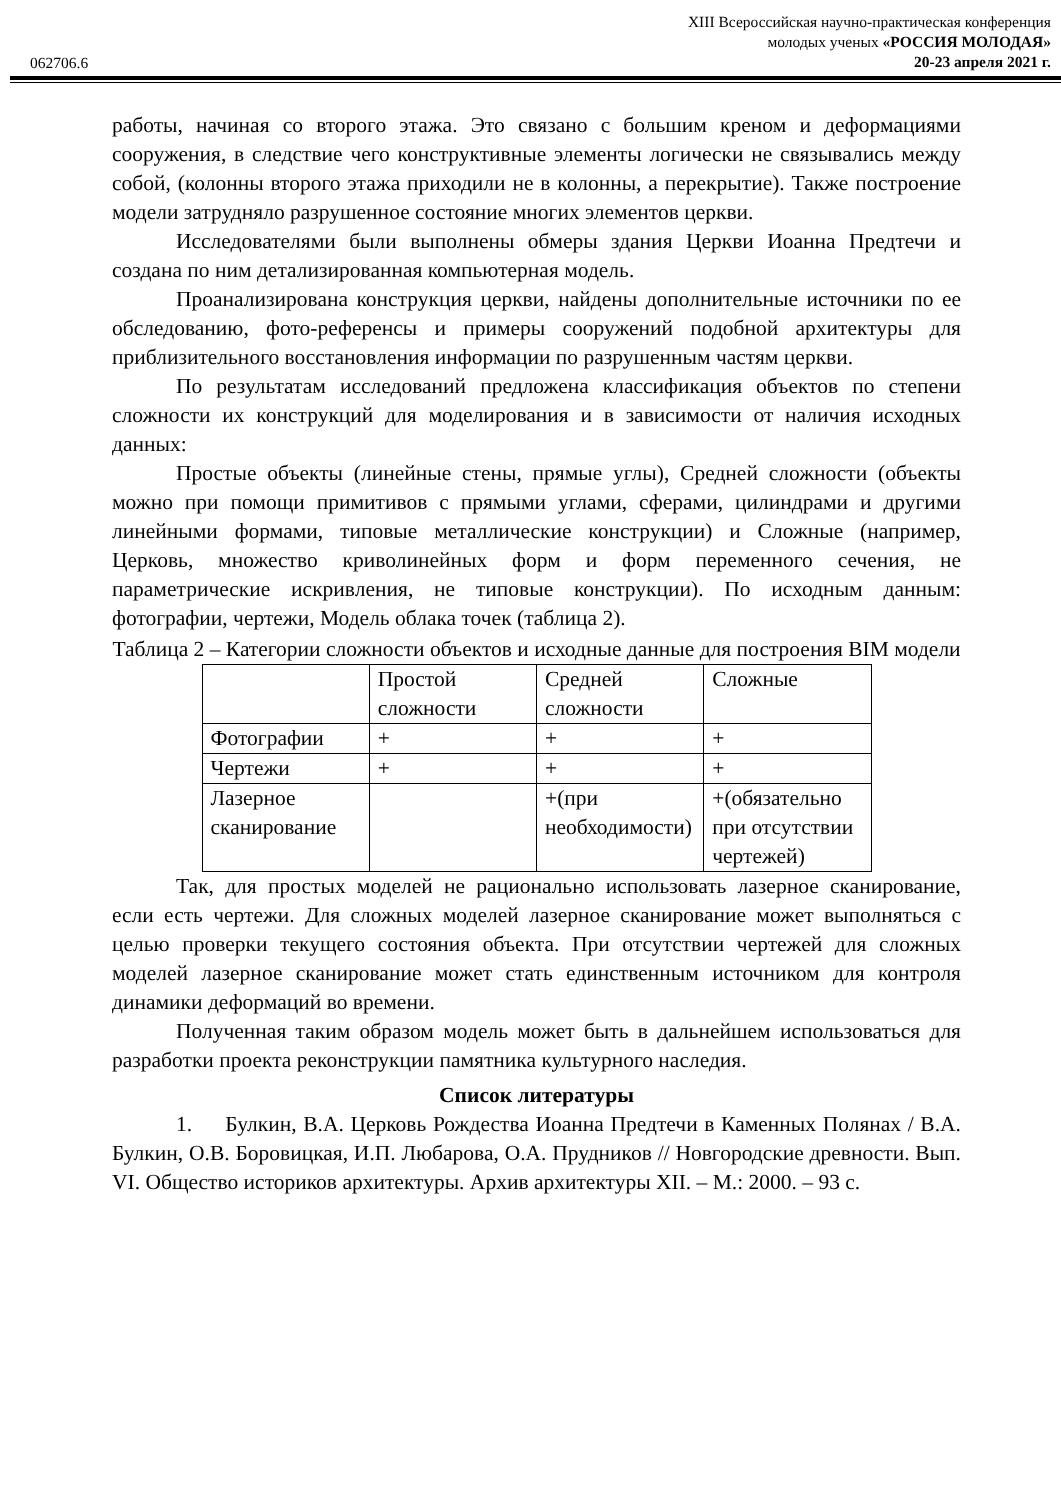062706.6
XIII Всероссийская научно-практическая конференция
молодых ученых «РОССИЯ МОЛОДАЯ»
20-23 апреля 2021 г.
работы, начиная со второго этажа. Это связано с большим креном и деформациями сооружения, в следствие чего конструктивные элементы логически не связывались между собой, (колонны второго этажа приходили не в колонны, а перекрытие). Также построение модели затрудняло разрушенное состояние многих элементов церкви.
Исследователями были выполнены обмеры здания Церкви Иоанна Предтечи и создана по ним детализированная компьютерная модель.
Проанализирована конструкция церкви, найдены дополнительные источники по ее обследованию, фото-референсы и примеры сооружений подобной архитектуры для приблизительного восстановления информации по разрушенным частям церкви.
По результатам исследований предложена классификация объектов по степени сложности их конструкций для моделирования и в зависимости от наличия исходных данных:
Простые объекты (линейные стены, прямые углы), Средней сложности (объекты можно при помощи примитивов с прямыми углами, сферами, цилиндрами и другими линейными формами, типовые металлические конструкции) и Сложные (например, Церковь, множество криволинейных форм и форм переменного сечения, не параметрические искривления, не типовые конструкции). По исходным данным: фотографии, чертежи, Модель облака точек (таблица 2).
Таблица 2 – Категории сложности объектов и исходные данные для построения BIM модели
| | Простой сложности | Средней сложности | Сложные |
| Фотографии | + | + | + |
| Чертежи | + | + | + |
| Лазерное сканирование | | +(при необходимости) | +(обязательно при отсутствии чертежей) |
Так, для простых моделей не рационально использовать лазерное сканирование, если есть чертежи. Для сложных моделей лазерное сканирование может выполняться с целью проверки текущего состояния объекта. При отсутствии чертежей для сложных моделей лазерное сканирование может стать единственным источником для контроля динамики деформаций во времени.
Полученная таким образом модель может быть в дальнейшем использоваться для разработки проекта реконструкции памятника культурного наследия.
Список литературы
1. Булкин, В.А. Церковь Рождества Иоанна Предтечи в Каменных Полянах / В.А. Булкин, О.В. Боровицкая, И.П. Любарова, О.А. Прудников // Новгородские древности. Вып. VI. Общество историков архитектуры. Архив архитектуры XII. – М.: 2000. – 93 с.